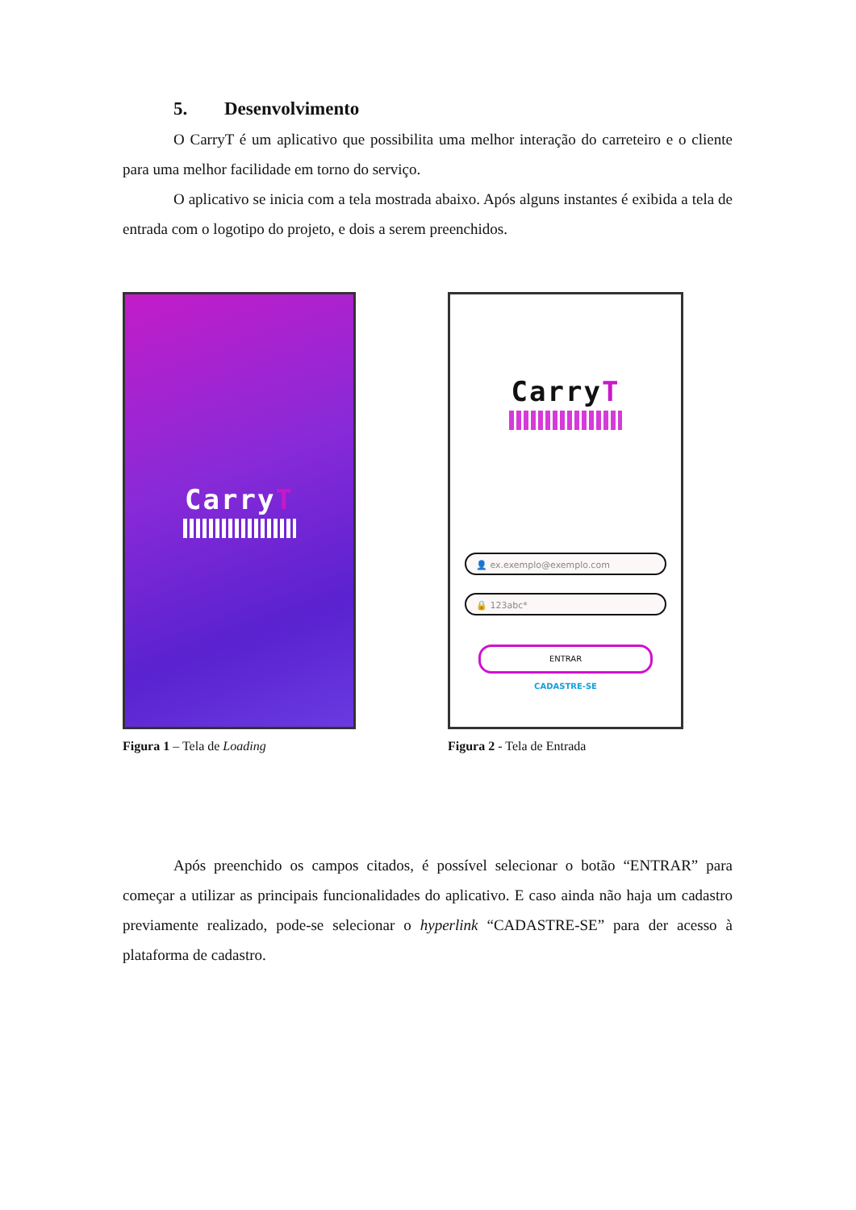5. Desenvolvimento
O CarryT é um aplicativo que possibilita uma melhor interação do carreteiro e o cliente para uma melhor facilidade em torno do serviço.
O aplicativo se inicia com a tela mostrada abaixo. Após alguns instantes é exibida a tela de entrada com o logotipo do projeto, e dois a serem preenchidos.
CarryT
Figura 1 – Tela de Loading
CarryT
👤 ex.exemplo@exemplo.com
🔒 123abc*
ENTRAR
CADASTRE-SE
Figura 2 - Tela de Entrada
Após preenchido os campos citados, é possível selecionar o botão “ENTRAR” para começar a utilizar as principais funcionalidades do aplicativo. E caso ainda não haja um cadastro previamente realizado, pode-se selecionar o hyperlink “CADASTRE-SE” para der acesso à plataforma de cadastro.